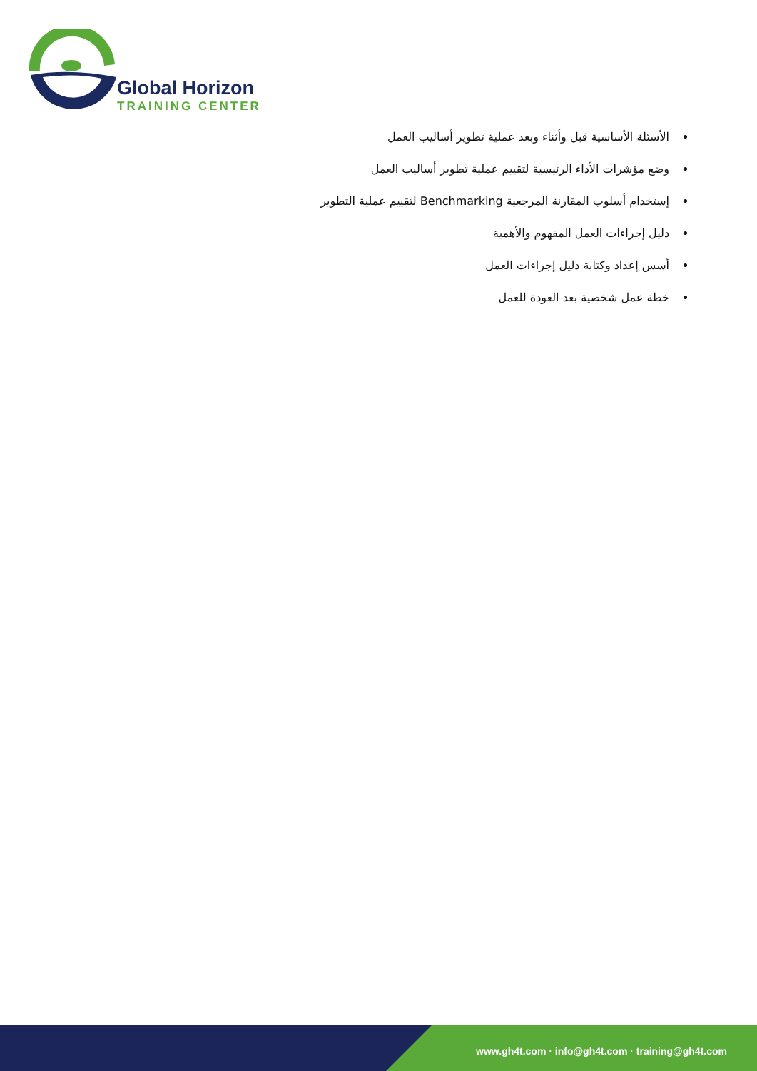Global Horizon
TRAINING CENTER
الأسئلة الأساسية قبل وأثناء وبعد عملية تطوير أساليب العمل
وضع مؤشرات الأداء الرئيسية لتقييم عملية تطوير أساليب العمل
إستخدام أسلوب المقارنة المرجعية Benchmarking لتقييم عملية التطوير
دليل إجراءات العمل المفهوم والأهمية
أسس إعداد وكتابة دليل إجراءات العمل
خطة عمل شخصية بعد العودة للعمل
www.gh4t.com · info@gh4t.com · training@gh4t.com